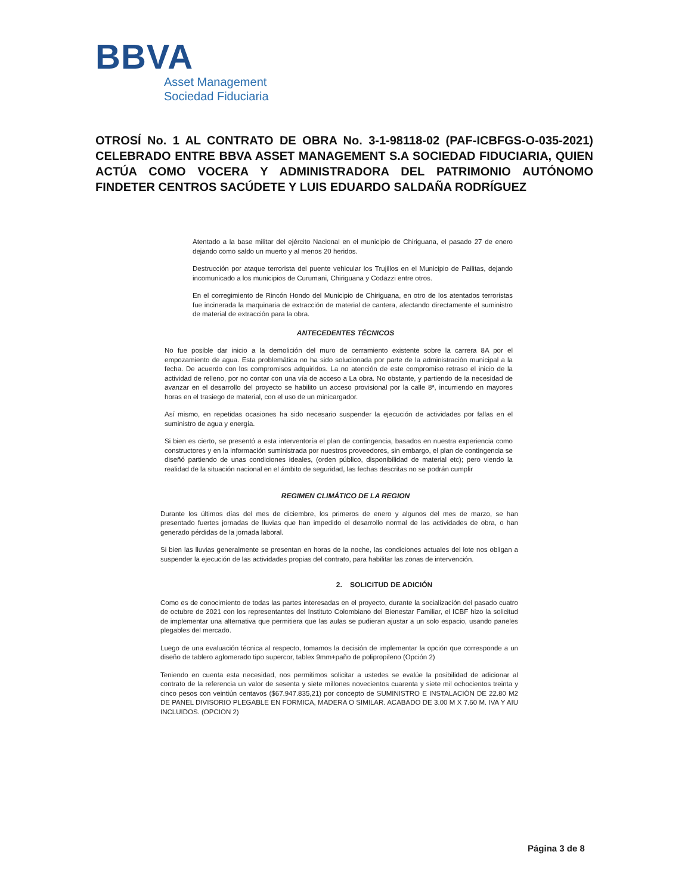BBVA
Asset Management
Sociedad Fiduciaria
OTROSÍ No. 1 AL CONTRATO DE OBRA No. 3-1-98118-02 (PAF-ICBFGS-O-035-2021) CELEBRADO ENTRE BBVA ASSET MANAGEMENT S.A SOCIEDAD FIDUCIARIA, QUIEN ACTÚA COMO VOCERA Y ADMINISTRADORA DEL PATRIMONIO AUTÓNOMO FINDETER CENTROS SACÚDETE Y LUIS EDUARDO SALDAÑA RODRÍGUEZ
Atentado a la base militar del ejército Nacional en el municipio de Chiriguana, el pasado 27 de enero dejando como saldo un muerto y al menos 20 heridos.
Destrucción por ataque terrorista del puente vehicular los Trujillos en el Municipio de Pailitas, dejando incomunicado a los municipios de Curumani, Chiriguana y Codazzi entre otros.
En el corregimiento de Rincón Hondo del Municipio de Chiriguana, en otro de los atentados terroristas fue incinerada la maquinaria de extracción de material de cantera, afectando directamente el suministro de material de extracción para la obra.
ANTECEDENTES TÉCNICOS
No fue posible dar inicio a la demolición del muro de cerramiento existente sobre la carrera 8A por el empozamiento de agua. Esta problemática no ha sido solucionada por parte de la administración municipal a la fecha. De acuerdo con los compromisos adquiridos. La no atención de este compromiso retraso el inicio de la actividad de relleno, por no contar con una vía de acceso a La obra. No obstante, y partiendo de la necesidad de avanzar en el desarrollo del proyecto se habilito un acceso provisional por la calle 8ª, incurriendo en mayores horas en el trasiego de material, con el uso de un minicargador.
Así mismo, en repetidas ocasiones ha sido necesario suspender la ejecución de actividades por fallas en el suministro de agua y energía.
Si bien es cierto, se presentó a esta interventoría el plan de contingencia, basados en nuestra experiencia como constructores y en la información suministrada por nuestros proveedores, sin embargo, el plan de contingencia se diseñó partiendo de unas condiciones ideales, (orden público, disponibilidad de material etc); pero viendo la realidad de la situación nacional en el ámbito de seguridad, las fechas descritas no se podrán cumplir
REGIMEN CLIMÁTICO DE LA REGION
Durante los últimos días del mes de diciembre, los primeros de enero y algunos del mes de marzo, se han presentado fuertes jornadas de lluvias que han impedido el desarrollo normal de las actividades de obra, o han generado pérdidas de la jornada laboral.
Si bien las lluvias generalmente se presentan en horas de la noche, las condiciones actuales del lote nos obligan a suspender la ejecución de las actividades propias del contrato, para habilitar las zonas de intervención.
2. SOLICITUD DE ADICIÓN
Como es de conocimiento de todas las partes interesadas en el proyecto, durante la socialización del pasado cuatro de octubre de 2021 con los representantes del Instituto Colombiano del Bienestar Familiar, el ICBF hizo la solicitud de implementar una alternativa que permitiera que las aulas se pudieran ajustar a un solo espacio, usando paneles plegables del mercado.
Luego de una evaluación técnica al respecto, tomamos la decisión de implementar la opción que corresponde a un diseño de tablero aglomerado tipo supercor, tablex 9mm+paño de polipropileno (Opción 2)
Teniendo en cuenta esta necesidad, nos permitimos solicitar a ustedes se evalúe la posibilidad de adicionar al contrato de la referencia un valor de sesenta y siete millones novecientos cuarenta y siete mil ochocientos treinta y cinco pesos con veintiún centavos ($67.947.835,21) por concepto de SUMINISTRO E INSTALACIÓN DE 22.80 M2 DE PANEL DIVISORIO PLEGABLE EN FORMICA, MADERA O SIMILAR. ACABADO DE 3.00 M X 7.60 M. IVA Y AIU INCLUIDOS. (OPCION 2)
Página 3 de 8